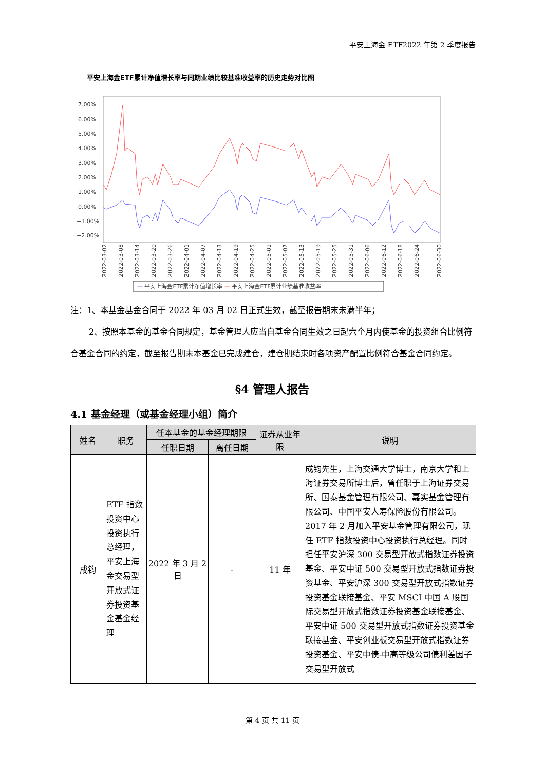平安上海金 ETF2022 年第 2 季度报告
平安上海金ETF累计净值增长率与同期业绩比较基准收益率的历史走势对比图
7.00%
6.00%
5.00%
4.00%
3.00%
2.00%
1.00%
0.00%
−1.00%
−2.00%
2022-03-02
2022-03-08
2022-03-14
2022-03-20
2022-03-26
2022-04-01
2022-04-07
2022-04-13
2022-04-19
2022-04-25
2022-05-01
2022-05-07
2022-05-13
2022-05-19
2022-05-25
2022-05-31
2022-06-06
2022-06-12
2022-06-18
2022-06-24
2022-06-30
— 平安上海金ETF累计净值增长率 — 平安上海金ETF累计业绩基准收益率
注：1、本基金基金合同于 2022 年 03 月 02 日正式生效，截至报告期末未满半年；
2、按照本基金的基金合同规定，基金管理人应当自基金合同生效之日起六个月内使基金的投资组合比例符合基金合同的约定，截至报告期末本基金已完成建仓，建仓期结束时各项资产配置比例符合基金合同约定。
§4 管理人报告
4.1 基金经理（或基金经理小组）简介
| 姓名 | 职务 | 任本基金的基金经理期限 | | 证券从业年限 | 说明 |
| --- | --- | --- | --- | --- | --- |
| | | 任职日期 | 离任日期 | | |
| 成钧 | ETF 指数投资中心投资执行总经理，平安上海金交易型开放式证券投资基金基金经理 | 2022 年 3 月 2 日 | - | 11 年 | 成钧先生，上海交通大学博士，南京大学和上海证券交易所博士后，曾任职于上海证券交易所、国泰基金管理有限公司、嘉实基金管理有限公司、中国平安人寿保险股份有限公司。2017 年 2 月加入平安基金管理有限公司，现任 ETF 指数投资中心投资执行总经理。同时担任平安沪深 300 交易型开放式指数证券投资基金、平安中证 500 交易型开放式指数证券投资基金、平安沪深 300 交易型开放式指数证券投资基金联接基金、平安 MSCI 中国 A 股国际交易型开放式指数证券投资基金联接基金、平安中证 500 交易型开放式指数证券投资基金联接基金、平安创业板交易型开放式指数证券投资基金、平安中债-中高等级公司债利差因子交易型开放式 |
第 4 页 共 11 页